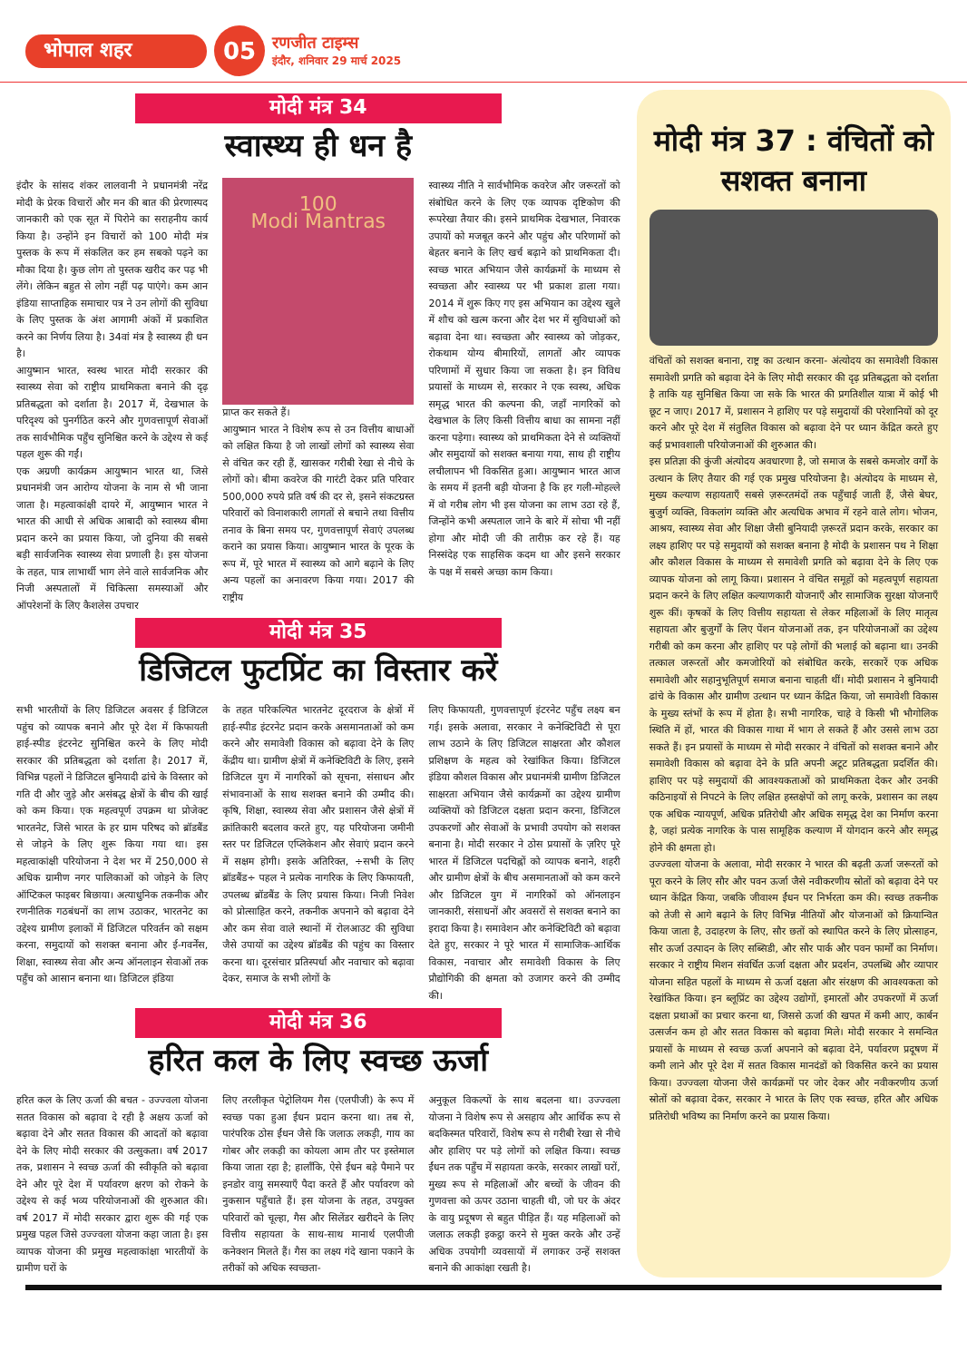भोपाल शहर
05
रणजीत टाइम्स
इंदौर, शनिवार 29 मार्च 2025
मोदी मंत्र 34
स्वास्थ्य ही धन है
इंदौर के सांसद शंकर लालवानी ने प्रधानमंत्री नरेंद्र मोदी के प्रेरक विचारों और मन की बात की प्रेरणास्पद जानकारी को एक सूत में पिरोने का सराहनीय कार्य किया है। उन्होंने इन विचारों को 100 मोदी मंत्र पुस्तक के रूप में संकलित कर हम सबको पढ़ने का मौका दिया है। कुछ लोग तो पुस्तक खरीद कर पढ़ भी लेंगे। लेकिन बहुत से लोग नहीं पढ़ पाएंगे। कम आन इंडिया साप्ताहिक समाचार पत्र ने उन लोगों की सुविधा के लिए पुस्तक के अंश आगामी अंकों में प्रकाशित करने का निर्णय लिया है। 34वां मंत्र है स्वास्थ्य ही धन है।
आयुष्मान भारत, स्वस्थ भारत मोदी सरकार की स्वास्थ्य सेवा को राष्ट्रीय प्राथमिकता बनाने की दृढ़ प्रतिबद्धता को दर्शाता है। 2017 में, देखभाल के परिदृश्य को पुनर्गठित करने और गुणवत्तापूर्ण सेवाओं तक सार्वभौमिक पहुँच सुनिश्चित करने के उद्देश्य से कई पहल शुरू की गईं।
एक अग्रणी कार्यक्रम आयुष्मान भारत था, जिसे प्रधानमंत्री जन आरोग्य योजना के नाम से भी जाना जाता है। महत्वाकांक्षी दायरे में, आयुष्मान भारत ने भारत की आधी से अधिक आबादी को स्वास्थ्य बीमा प्रदान करने का प्रयास किया, जो दुनिया की सबसे बड़ी सार्वजनिक स्वास्थ्य सेवा प्रणाली है। इस योजना के तहत, पात्र लाभार्थी भाग लेने वाले सार्वजनिक और निजी अस्पतालों में चिकित्सा समस्याओं और ऑपरेशनों के लिए कैशलेस उपचार
100
Modi Mantras
प्राप्त कर सकते हैं।
आयुष्मान भारत ने विशेष रूप से उन वित्तीय बाधाओं को लक्षित किया है जो लाखों लोगों को स्वास्थ्य सेवा से वंचित कर रही हैं, खासकर गरीबी रेखा से नीचे के लोगों को। बीमा कवरेज की गारंटी देकर प्रति परिवार 500,000 रुपये प्रति वर्ष की दर से, इसने संकटग्रस्त परिवारों को विनाशकारी लागतों से बचाने तथा वित्तीय तनाव के बिना समय पर, गुणवत्तापूर्ण सेवाएं उपलब्ध कराने का प्रयास किया। आयुष्मान भारत के पूरक के रूप में, पूरे भारत में स्वास्थ्य को आगे बढ़ाने के लिए अन्य पहलों का अनावरण किया गया। 2017 की राष्ट्रीय
स्वास्थ्य नीति ने सार्वभौमिक कवरेज और जरूरतों को संबोधित करने के लिए एक व्यापक दृष्टिकोण की रूपरेखा तैयार की। इसने प्राथमिक देखभाल, निवारक उपायों को मजबूत करने और पहुंच और परिणामों को बेहतर बनाने के लिए खर्च बढ़ाने को प्राथमिकता दी। स्वच्छ भारत अभियान जैसे कार्यक्रमों के माध्यम से स्वच्छता और स्वास्थ्य पर भी प्रकाश डाला गया। 2014 में शुरू किए गए इस अभियान का उद्देश्य खुले में शौच को खत्म करना और देश भर में सुविधाओं को बढ़ावा देना था। स्वच्छता और स्वास्थ्य को जोड़कर, रोकथाम योग्य बीमारियों, लागतों और व्यापक परिणामों में सुधार किया जा सकता है। इन विविध प्रयासों के माध्यम से, सरकार ने एक स्वस्थ, अधिक समृद्ध भारत की कल्पना की, जहाँ नागरिकों को देखभाल के लिए किसी वित्तीय बाधा का सामना नहीं करना पड़ेगा। स्वास्थ्य को प्राथमिकता देने से व्यक्तियों और समुदायों को सशक्त बनाया गया, साथ ही राष्ट्रीय लचीलापन भी विकसित हुआ। आयुष्मान भारत आज के समय में इतनी बड़ी योजना है कि हर गली-मोहल्ले में वो गरीब लोग भी इस योजना का लाभ उठा रहे हैं, जिन्होंने कभी अस्पताल जाने के बारे में सोचा भी नहीं होगा और मोदी जी की तारीफ़ कर रहे हैं। यह निस्संदेह एक साहसिक कदम था और इसने सरकार के पक्ष में सबसे अच्छा काम किया।
मोदी मंत्र 35
डिजिटल फुटप्रिंट का विस्तार करें
सभी भारतीयों के लिए डिजिटल अवसर ई डिजिटल पहुंच को व्यापक बनाने और पूरे देश में किफायती हाई-स्पीड इंटरनेट सुनिश्चित करने के लिए मोदी सरकार की प्रतिबद्धता को दर्शाता है। 2017 में, विभिन्न पहलों ने डिजिटल बुनियादी ढांचे के विस्तार को गति दी और जुड़े और असंबद्ध क्षेत्रों के बीच की खाई को कम किया। एक महत्वपूर्ण उपक्रम था प्रोजेक्ट भारतनेट, जिसे भारत के हर ग्राम परिषद को ब्रॉडबैंड से जोड़ने के लिए शुरू किया गया था। इस महत्वाकांक्षी परियोजना ने देश भर में 250,000 से अधिक ग्रामीण नगर पालिकाओं को जोड़ने के लिए ऑप्टिकल फाइबर बिछाया। अत्याधुनिक तकनीक और रणनीतिक गठबंधनों का लाभ उठाकर, भारतनेट का उद्देश्य ग्रामीण इलाकों में डिजिटल परिवर्तन को सक्षम करना, समुदायों को सशक्त बनाना और ई-गवर्नेंस, शिक्षा, स्वास्थ्य सेवा और अन्य ऑनलाइन सेवाओं तक पहुँच को आसान बनाना था। डिजिटल इंडिया
के तहत परिकल्पित भारतनेट दूरदराज के क्षेत्रों में हाई-स्पीड इंटरनेट प्रदान करके असमानताओं को कम करने और समावेशी विकास को बढ़ावा देने के लिए केंद्रीय था। ग्रामीण क्षेत्रों में कनेक्टिविटी के लिए, इसने डिजिटल युग में नागरिकों को सूचना, संसाधन और संभावनाओं के साथ सशक्त बनाने की उम्मीद की। कृषि, शिक्षा, स्वास्थ्य सेवा और प्रशासन जैसे क्षेत्रों में क्रांतिकारी बदलाव करते हुए, यह परियोजना जमीनी स्तर पर डिजिटल एप्लिकेशन और सेवाएं प्रदान करने में सक्षम होगी। इसके अतिरिक्त, ÷सभी के लिए ब्रॉडबैंड÷ पहल ने प्रत्येक नागरिक के लिए किफायती, उपलब्ध ब्रॉडबैंड के लिए प्रयास किया। निजी निवेश को प्रोत्साहित करने, तकनीक अपनाने को बढ़ावा देने और कम सेवा वाले स्थानों में रोलआउट की सुविधा जैसे उपायों का उद्देश्य ब्रॉडबैंड की पहुंच का विस्तार करना था। दूरसंचार प्रतिस्पर्धा और नवाचार को बढ़ावा देकर, समाज के सभी लोगों के
लिए किफायती, गुणवत्तापूर्ण इंटरनेट पहुँच लक्ष्य बन गई। इसके अलावा, सरकार ने कनेक्टिविटी से पूरा लाभ उठाने के लिए डिजिटल साक्षरता और कौशल प्रशिक्षण के महत्व को रेखांकित किया। डिजिटल इंडिया कौशल विकास और प्रधानमंत्री ग्रामीण डिजिटल साक्षरता अभियान जैसे कार्यक्रमों का उद्देश्य ग्रामीण व्यक्तियों को डिजिटल दक्षता प्रदान करना, डिजिटल उपकरणों और सेवाओं के प्रभावी उपयोग को सशक्त बनाना है। मोदी सरकार ने ठोस प्रयासों के ज़रिए पूरे भारत में डिजिटल पदचिह्नों को व्यापक बनाने, शहरी और ग्रामीण क्षेत्रों के बीच असमानताओं को कम करने और डिजिटल युग में नागरिकों को ऑनलाइन जानकारी, संसाधनों और अवसरों से सशक्त बनाने का इरादा किया है। समावेशन और कनेक्टिविटी को बढ़ावा देते हुए, सरकार ने पूरे भारत में सामाजिक-आर्थिक विकास, नवाचार और समावेशी विकास के लिए प्रौद्योगिकी की क्षमता को उजागर करने की उम्मीद की।
मोदी मंत्र 36
हरित कल के लिए स्वच्छ ऊर्जा
हरित कल के लिए ऊर्जा की बचत - उज्ज्वला योजना सतत विकास को बढ़ावा दे रही है अक्षय ऊर्जा को बढ़ावा देने और सतत विकास की आदतों को बढ़ावा देने के लिए मोदी सरकार की उत्सुकता। वर्ष 2017 तक, प्रशासन ने स्वच्छ ऊर्जा की स्वीकृति को बढ़ावा देने और पूरे देश में पर्यावरण क्षरण को रोकने के उद्देश्य से कई भव्य परियोजनाओं की शुरुआत की। वर्ष 2017 में मोदी सरकार द्वारा शुरू की गई एक प्रमुख पहल जिसे उज्ज्वला योजना कहा जाता है। इस व्यापक योजना की प्रमुख महत्वाकांक्षा भारतीयों के ग्रामीण घरों के
लिए तरलीकृत पेट्रोलियम गैस (एलपीजी) के रूप में स्वच्छ पका हुआ ईंधन प्रदान करना था। तब से, पारंपरिक ठोस ईंधन जैसे कि जलाऊ लकड़ी, गाय का गोबर और लकड़ी का कोयला आम तौर पर इस्तेमाल किया जाता रहा है; हालाँकि, ऐसे ईंधन बड़े पैमाने पर इनडोर वायु समस्याएँ पैदा करते हैं और पर्यावरण को नुकसान पहुँचाते हैं। इस योजना के तहत, उपयुक्त परिवारों को चूल्हा, गैस और सिलेंडर खरीदने के लिए वित्तीय सहायता के साथ-साथ मानार्थ एलपीजी कनेक्शन मिलते हैं। गैस का लक्ष्य गंदे खाना पकाने के तरीकों को अधिक स्वच्छता-
अनुकूल विकल्पों के साथ बदलना था। उज्ज्वला योजना ने विशेष रूप से असहाय और आर्थिक रूप से बदकिस्मत परिवारों, विशेष रूप से गरीबी रेखा से नीचे और हाशिए पर पड़े लोगों को लक्षित किया। स्वच्छ ईंधन तक पहुँच में सहायता करके, सरकार लाखों घरों, मुख्य रूप से महिलाओं और बच्चों के जीवन की गुणवत्ता को ऊपर उठाना चाहती थी, जो घर के अंदर के वायु प्रदूषण से बहुत पीड़ित हैं। यह महिलाओं को जलाऊ लकड़ी इकट्ठा करने से मुक्त करके और उन्हें अधिक उपयोगी व्यवसायों में लगाकर उन्हें सशक्त बनाने की आकांक्षा रखती है।
मोदी मंत्र 37 : वंचितों को सशक्त बनाना
वंचितों को सशक्त बनाना, राष्ट्र का उत्थान करना- अंत्योदय का समावेशी विकास समावेशी प्रगति को बढ़ावा देने के लिए मोदी सरकार की दृढ़ प्रतिबद्धता को दर्शाता है ताकि यह सुनिश्चित किया जा सके कि भारत की प्रगतिशील यात्रा में कोई भी छूट न जाए। 2017 में, प्रशासन ने हाशिए पर पड़े समुदायों की परेशानियों को दूर करने और पूरे देश में संतुलित विकास को बढ़ावा देने पर ध्यान केंद्रित करते हुए कई प्रभावशाली परियोजनाओं की शुरुआत की।
इस प्रतिज्ञा की कुंजी अंत्योदय अवधारणा है, जो समाज के सबसे कमजोर वर्गों के उत्थान के लिए तैयार की गई एक प्रमुख परियोजना है। अंत्योदय के माध्यम से, मुख्य कल्याण सहायताएँ सबसे ज़रूरतमंदों तक पहुँचाई जाती हैं, जैसे बेघर, बुजुर्ग व्यक्ति, विकलांग व्यक्ति और अत्यधिक अभाव में रहने वाले लोग। भोजन, आश्रय, स्वास्थ्य सेवा और शिक्षा जैसी बुनियादी ज़रूरतें प्रदान करके, सरकार का लक्ष्य हाशिए पर पड़े समुदायों को सशक्त बनाना है मोदी के प्रशासन पथ ने शिक्षा और कौशल विकास के माध्यम से समावेशी प्रगति को बढ़ावा देने के लिए एक व्यापक योजना को लागू किया। प्रशासन ने वंचित समूहों को महत्वपूर्ण सहायता प्रदान करने के लिए लक्षित कल्याणकारी योजनाएँ और सामाजिक सुरक्षा योजनाएँ शुरू कीं। कृषकों के लिए वित्तीय सहायता से लेकर महिलाओं के लिए मातृत्व सहायता और बुजुर्गों के लिए पेंशन योजनाओं तक, इन परियोजनाओं का उद्देश्य गरीबी को कम करना और हाशिए पर पड़े लोगों की भलाई को बढ़ाना था। उनकी तत्काल जरूरतों और कमजोरियों को संबोधित करके, सरकारें एक अधिक समावेशी और सहानुभूतिपूर्ण समाज बनाना चाहती थीं। मोदी प्रशासन ने बुनियादी ढांचे के विकास और ग्रामीण उत्थान पर ध्यान केंद्रित किया, जो समावेशी विकास के मुख्य स्तंभों के रूप में होता है। सभी नागरिक, चाहे वे किसी भी भौगोलिक स्थिति में हों, भारत की विकास गाथा में भाग ले सकते हैं और उससे लाभ उठा सकते हैं। इन प्रयासों के माध्यम से मोदी सरकार ने वंचितों को सशक्त बनाने और समावेशी विकास को बढ़ावा देने के प्रति अपनी अटूट प्रतिबद्धता प्रदर्शित की। हाशिए पर पड़े समुदायों की आवश्यकताओं को प्राथमिकता देकर और उनकी कठिनाइयों से निपटने के लिए लक्षित हस्तक्षेपों को लागू करके, प्रशासन का लक्ष्य एक अधिक न्यायपूर्ण, अधिक प्रतिरोधी और अधिक समृद्ध देश का निर्माण करना है, जहां प्रत्येक नागरिक के पास सामूहिक कल्याण में योगदान करने और समृद्ध होने की क्षमता हो।
उज्ज्वला योजना के अलावा, मोदी सरकार ने भारत की बढ़ती ऊर्जा जरूरतों को पूरा करने के लिए सौर और पवन ऊर्जा जैसे नवीकरणीय स्रोतों को बढ़ावा देने पर ध्यान केंद्रित किया, जबकि जीवाश्म ईंधन पर निर्भरता कम की। स्वच्छ तकनीक को तेजी से आगे बढ़ाने के लिए विभिन्न नीतियों और योजनाओं को क्रियान्वित किया जाता है, उदाहरण के लिए, सौर छतों को स्थापित करने के लिए प्रोत्साहन, सौर ऊर्जा उत्पादन के लिए सब्सिडी, और सौर पार्क और पवन फार्मों का निर्माण। सरकार ने राष्ट्रीय मिशन संवर्धित ऊर्जा दक्षता और प्रदर्शन, उपलब्धि और व्यापार योजना सहित पहलों के माध्यम से ऊर्जा दक्षता और संरक्षण की आवश्यकता को रेखांकित किया। इन ब्लूप्रिंट का उद्देश्य उद्योगों, इमारतों और उपकरणों में ऊर्जा दक्षता प्रथाओं का प्रचार करना था, जिससे ऊर्जा की खपत में कमी आए, कार्बन उत्सर्जन कम हो और सतत विकास को बढ़ावा मिले। मोदी सरकार ने समन्वित प्रयासों के माध्यम से स्वच्छ ऊर्जा अपनाने को बढ़ावा देने, पर्यावरण प्रदूषण में कमी लाने और पूरे देश में सतत विकास मानदंडों को विकसित करने का प्रयास किया। उज्ज्वला योजना जैसे कार्यक्रमों पर जोर देकर और नवीकरणीय ऊर्जा स्रोतों को बढ़ावा देकर, सरकार ने भारत के लिए एक स्वच्छ, हरित और अधिक प्रतिरोधी भविष्य का निर्माण करने का प्रयास किया।